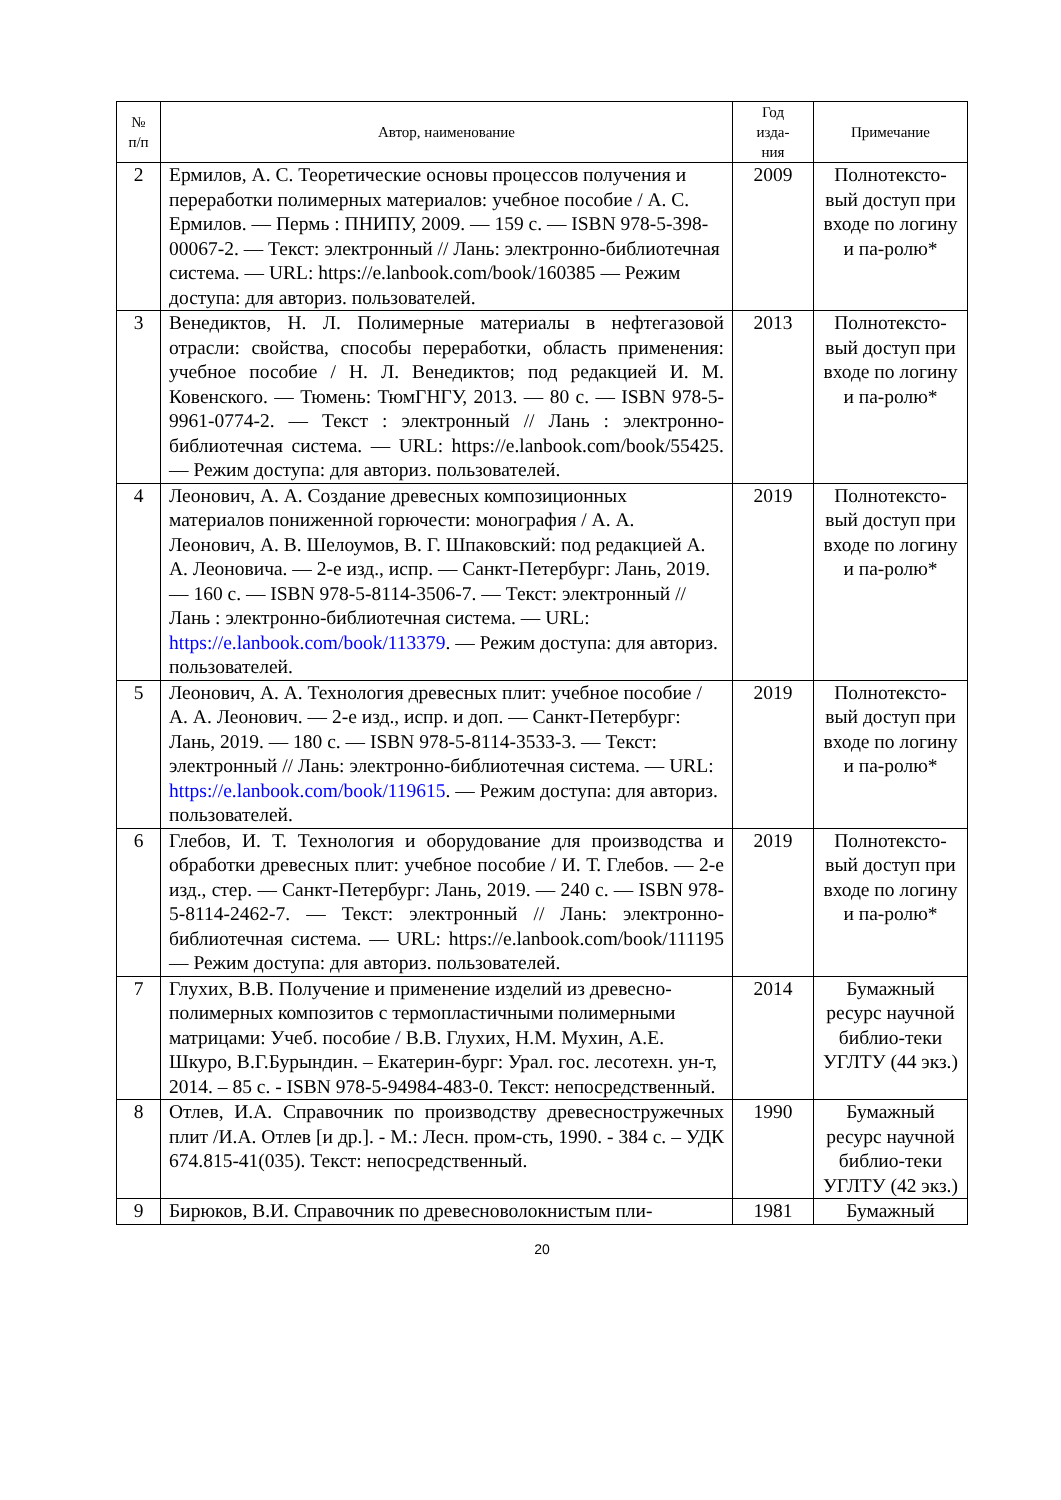| № п/п | Автор, наименование | Год изда- ния | Примечание |
| --- | --- | --- | --- |
| 2 | Ермилов, А. С. Теоретические основы процессов получения и переработки полимерных материалов: учебное пособие / А. С. Ермилов. — Пермь : ПНИПУ, 2009. — 159 с. — ISBN 978-5-398-00067-2. — Текст: электронный // Лань: электронно-библиотечная система. — URL: https://e.lanbook.com/book/160385 — Режим доступа: для авториз. пользователей. | 2009 | Полнотексто-вый доступ при входе по логину и па-ролю* |
| 3 | Венедиктов, Н. Л. Полимерные материалы в нефтегазовой отрасли: свойства, способы переработки, область применения: учебное пособие / Н. Л. Венедиктов; под редакцией И. М. Ковенского. — Тюмень: ТюмГНГУ, 2013. — 80 с. — ISBN 978-5-9961-0774-2. — Текст : электронный // Лань : электронно-библиотечная система. — URL: https://e.lanbook.com/book/55425. — Режим доступа: для авториз. пользователей. | 2013 | Полнотексто-вый доступ при входе по логину и па-ролю* |
| 4 | Леонович, А. А. Создание древесных композиционных материалов пониженной горючести: монография / А. А. Леонович, А. В. Шелоумов, В. Г. Шпаковский: под редакцией А. А. Леоновича. — 2-е изд., испр. — Санкт-Петербург: Лань, 2019. — 160 с. — ISBN 978-5-8114-3506-7. — Текст: электронный // Лань : электронно-библиотечная система. — URL: https://e.lanbook.com/book/113379 . — Режим доступа: для авториз. пользователей. | 2019 | Полнотексто-вый доступ при входе по логину и па-ролю* |
| 5 | Леонович, А. А. Технология древесных плит: учебное пособие / А. А. Леонович. — 2-е изд., испр. и доп. — Санкт-Петербург: Лань, 2019. — 180 с. — ISBN 978-5-8114-3533-3. — Текст: электронный // Лань: электронно-библиотечная система. — URL: https://e.lanbook.com/book/119615 . — Режим доступа: для авториз. пользователей. | 2019 | Полнотексто-вый доступ при входе по логину и па-ролю* |
| 6 | Глебов, И. Т. Технология и оборудование для производства и обработки древесных плит: учебное пособие / И. Т. Глебов. — 2-е изд., стер. — Санкт-Петербург: Лань, 2019. — 240 с. — ISBN 978-5-8114-2462-7. — Текст: электронный // Лань: электронно-библиотечная система. — URL: https://e.lanbook.com/book/111195 — Режим доступа: для авториз. пользователей. | 2019 | Полнотексто-вый доступ при входе по логину и па-ролю* |
| 7 | Глухих, В.В. Получение и применение изделий из древесно-полимерных композитов с термопластичными полимерными матрицами: Учеб. пособие / В.В. Глухих, Н.М. Мухин, А.Е. Шкуро, В.Г.Бурындин. – Екатерин-бург: Урал. гос. лесотехн. ун-т, 2014. – 85 с. - ISBN 978-5-94984-483-0. Текст: непосредственный. | 2014 | Бумажный ресурс научной библио-теки УГЛТУ (44 экз.) |
| 8 | Отлев, И.А. Справочник по производству древесностружечных плит /И.А. Отлев [и др.]. - М.: Лесн. пром-сть, 1990. - 384 с. – УДК 674.815-41(035). Текст: непосредственный. | 1990 | Бумажный ресурс научной библио-теки УГЛТУ (42 экз.) |
| 9 | Бирюков, В.И. Справочник по древесноволокнистым пли- | 1981 | Бумажный |
20